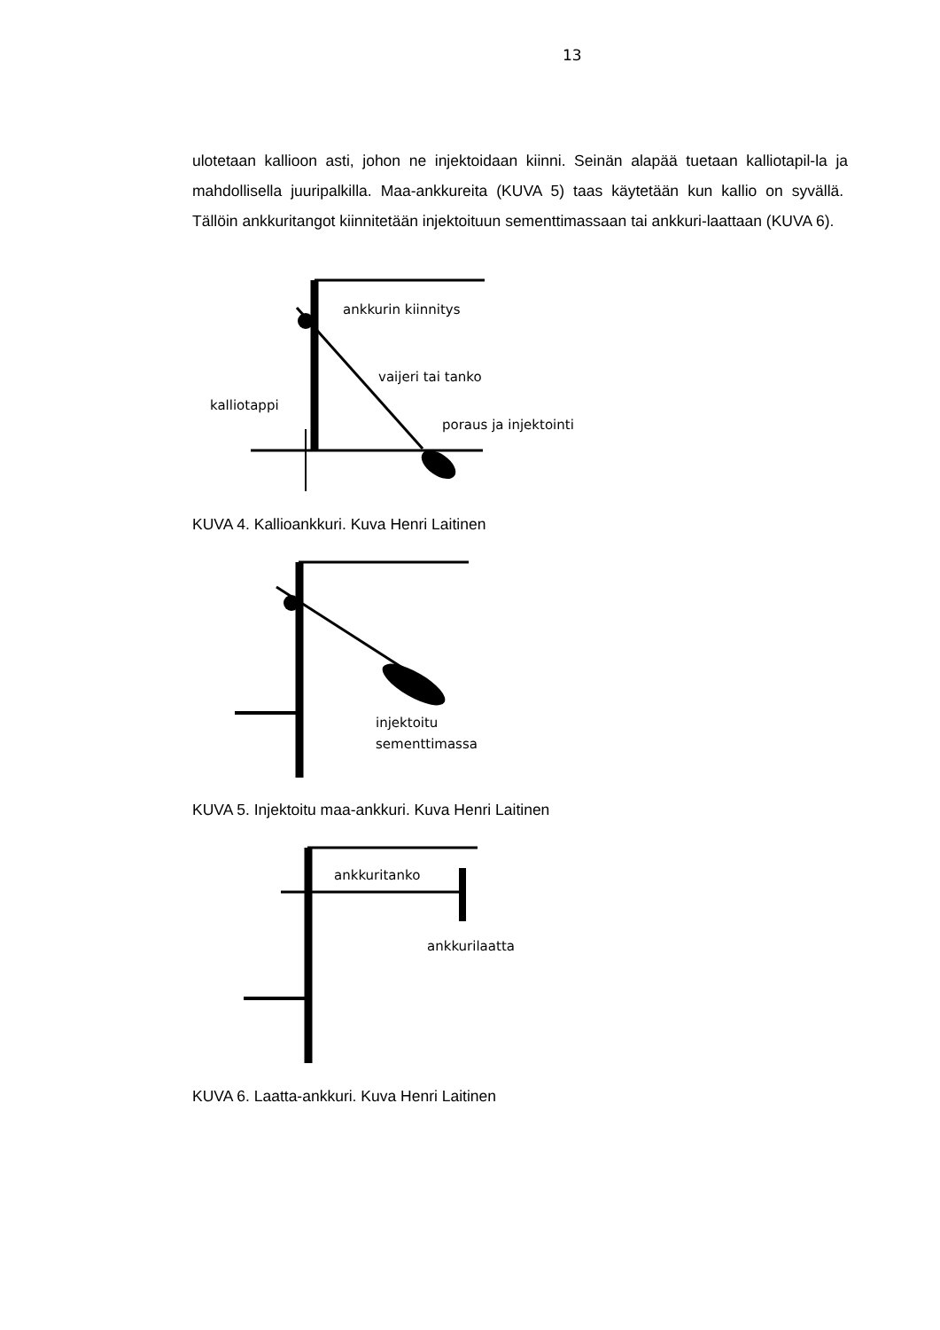13
ulotetaan kallioon asti, johon ne injektoidaan kiinni. Seinän alapää tuetaan kalliotapil-la ja mahdollisella juuripalkilla. Maa-ankkureita (KUVA 5) taas käytetään kun kallio on syvällä. Tällöin ankkuritangot kiinnitetään injektoituun sementtimassaan tai ankkuri-laattaan (KUVA 6).
ankkurin kiinnitys
vaijeri tai tanko
kalliotappi
poraus ja injektointi
KUVA 4. Kallioankkuri. Kuva Henri Laitinen
injektoitu
sementtimassa
KUVA 5. Injektoitu maa-ankkuri. Kuva Henri Laitinen
ankkuritanko
ankkurilaatta
KUVA 6. Laatta-ankkuri. Kuva Henri Laitinen